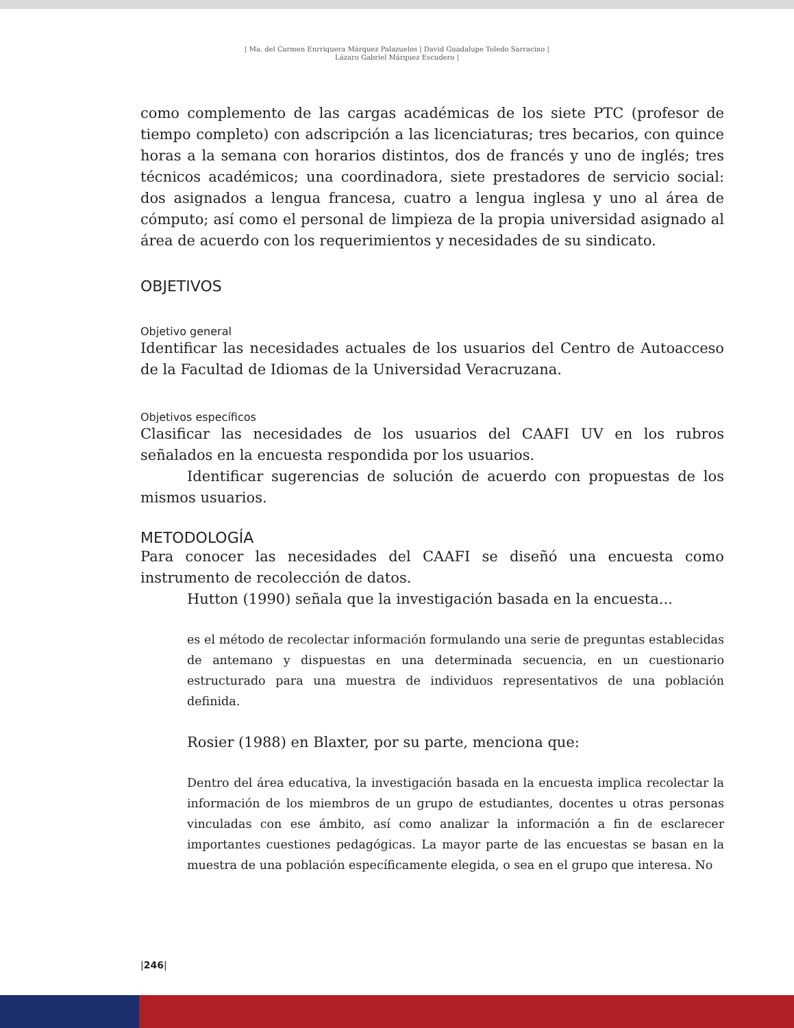| Ma. del Carmen Enrriquera Márquez Palazuelos | David Guadalupe Toledo Sarracino |
Lázaro Gabriel Márquez Escudero |
como complemento de las cargas académicas de los siete PTC (profesor de tiempo completo) con adscripción a las licenciaturas; tres becarios, con quince horas a la semana con horarios distintos, dos de francés y uno de inglés; tres técnicos académicos; una coordinadora, siete prestadores de servicio social: dos asignados a lengua francesa, cuatro a lengua inglesa y uno al área de cómputo; así como el personal de limpieza de la propia universidad asignado al área de acuerdo con los requerimientos y necesidades de su sindicato.
OBJETIVOS
Objetivo general
Identificar las necesidades actuales de los usuarios del Centro de Autoacceso de la Facultad de Idiomas de la Universidad Veracruzana.
Objetivos específicos
Clasificar las necesidades de los usuarios del CAAFI UV en los rubros señalados en la encuesta respondida por los usuarios.
Identificar sugerencias de solución de acuerdo con propuestas de los mismos usuarios.
METODOLOGÍA
Para conocer las necesidades del CAAFI se diseñó una encuesta como instrumento de recolección de datos.
Hutton (1990) señala que la investigación basada en la encuesta...
es el método de recolectar información formulando una serie de preguntas establecidas de antemano y dispuestas en una determinada secuencia, en un cuestionario estructurado para una muestra de individuos representativos de una población definida.
Rosier (1988) en Blaxter, por su parte, menciona que:
Dentro del área educativa, la investigación basada en la encuesta implica recolectar la información de los miembros de un grupo de estudiantes, docentes u otras personas vinculadas con ese ámbito, así como analizar la información a fin de esclarecer importantes cuestiones pedagógicas. La mayor parte de las encuestas se basan en la muestra de una población específicamente elegida, o sea en el grupo que interesa. No
|246|